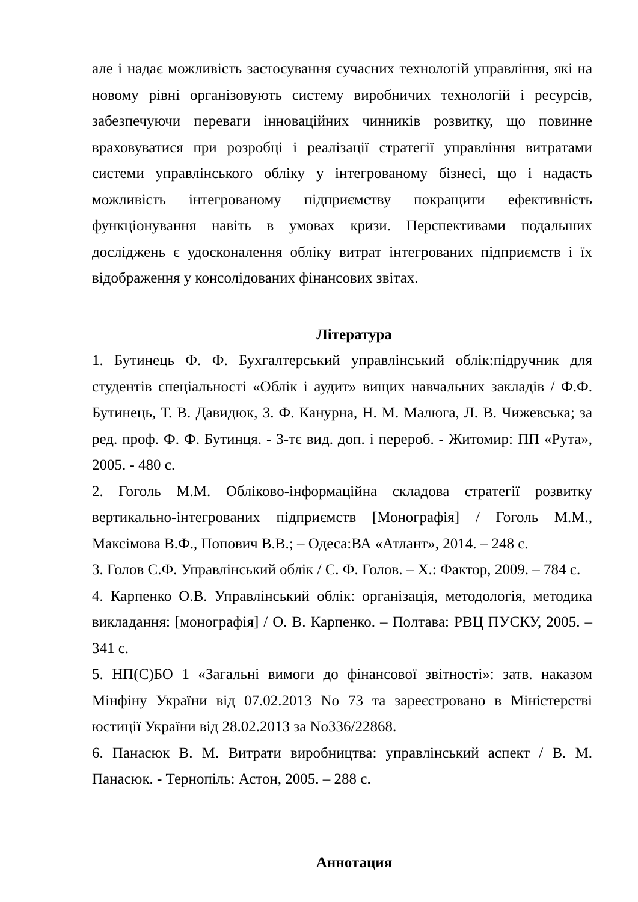але і надає можливість застосування сучасних технологій управління, які на новому рівні організовують систему виробничих технологій і ресурсів, забезпечуючи переваги інноваційних чинників розвитку, що повинне враховуватися при розробці і реалізації стратегії управління витратами системи управлінського обліку у інтегрованому бізнесі, що і надасть можливість інтегрованому підприємству покращити ефективність функціонування навіть в умовах кризи. Перспективами подальших досліджень є удосконалення обліку витрат інтегрованих підприємств і їх відображення у консолідованих фінансових звітах.
Література
1. Бутинець Ф. Ф. Бухгалтерський управлінський облік:підручник для студентів спеціальності «Облік і аудит» вищих навчальних закладів / Ф.Ф. Бутинець, Т. В. Давидюк, З. Ф. Канурна, Н. М. Малюга, Л. В. Чижевська; за ред. проф. Ф. Ф. Бутинця. - 3-тє вид. доп. і перероб. - Житомир: ПП «Рута», 2005. - 480 с.
2. Гоголь М.М. Обліково-інформаційна складова стратегії розвитку вертикально-інтегрованих підприємств [Монографія] / Гоголь М.М., Максімова В.Ф., Попович В.В.; – Одеса:ВА «Атлант», 2014. – 248 с.
3. Голов С.Ф. Управлінський облік / С. Ф. Голов. – Х.: Фактор, 2009. – 784 с.
4. Карпенко О.В. Управлінський облік: організація, методологія, методика викладання: [монографія] / О. В. Карпенко. – Полтава: РВЦ ПУСКУ, 2005. – 341 с.
5. НП(С)БО 1 «Загальні вимоги до фінансової звітності»: затв. наказом Мінфіну України від 07.02.2013 No 73 та зареєстровано в Міністерстві юстиції України від 28.02.2013 за No336/22868.
6. Панасюк В. М. Витрати виробництва: управлінський аспект / В. М. Панасюк. - Тернопіль: Астон, 2005. – 288 с.
Аннотация